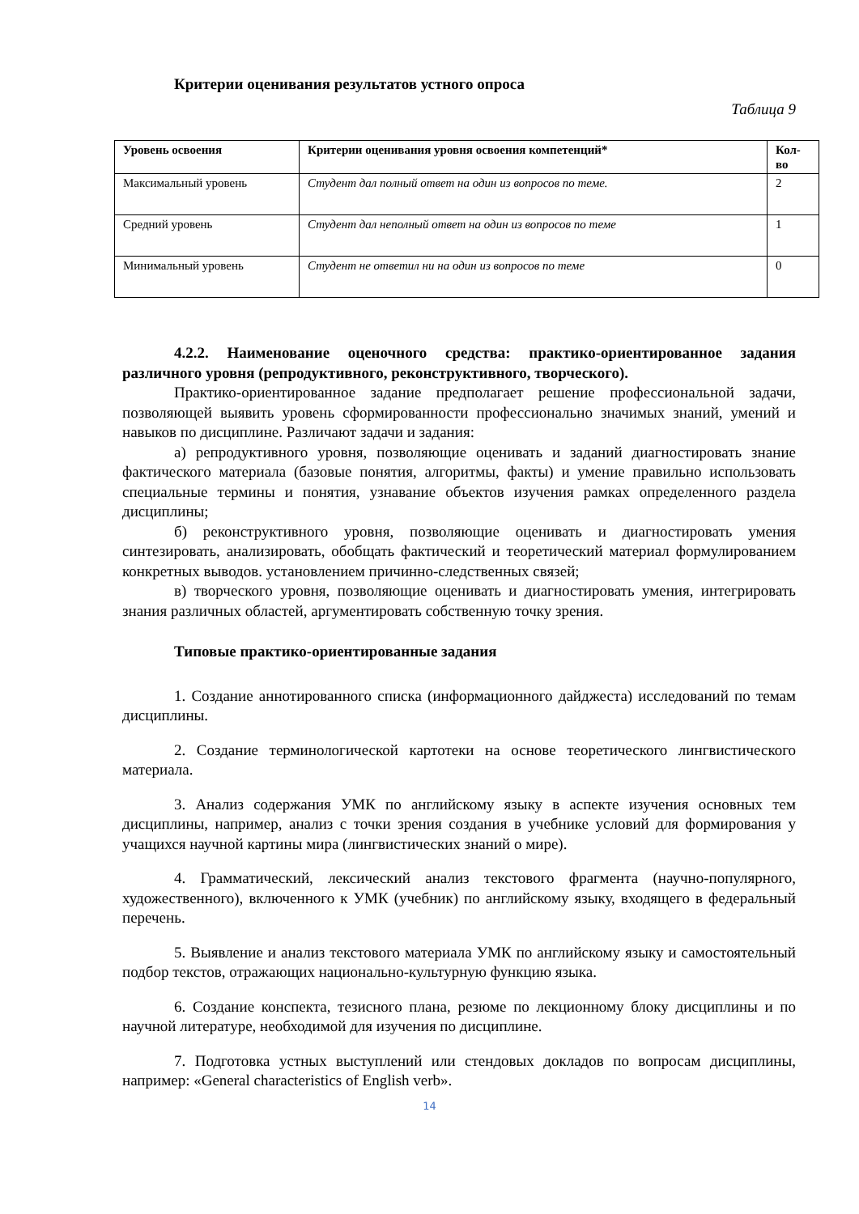Критерии оценивания результатов устного опроса
Таблица 9
| Уровень освоения | Критерии оценивания уровня освоения компетенций* | Кол-во |
| --- | --- | --- |
| Максимальный уровень | Студент дал полный ответ на один из вопросов по теме. | 2 |
| Средний уровень | Студент дал неполный ответ на один из вопросов по теме | 1 |
| Минимальный уровень | Студент не ответил ни на один из вопросов по теме | 0 |
4.2.2. Наименование оценочного средства: практико-ориентированное задания различного уровня (репродуктивного, реконструктивного, творческого).
Практико-ориентированное задание предполагает решение профессиональной задачи, позволяющей выявить уровень сформированности профессионально значимых знаний, умений и навыков по дисциплине. Различают задачи и задания:
а) репродуктивного уровня, позволяющие оценивать и заданий диагностировать знание фактического материала (базовые понятия, алгоритмы, факты) и умение правильно использовать специальные термины и понятия, узнавание объектов изучения рамках определенного раздела дисциплины;
б) реконструктивного уровня, позволяющие оценивать и диагностировать умения синтезировать, анализировать, обобщать фактический и теоретический материал формулированием конкретных выводов. установлением причинно-следственных связей;
в) творческого уровня, позволяющие оценивать и диагностировать умения, интегрировать знания различных областей, аргументировать собственную точку зрения.
Типовые практико-ориентированные задания
1. Создание аннотированного списка (информационного дайджеста) исследований по темам дисциплины.
2. Создание терминологической картотеки на основе теоретического лингвистического материала.
3. Анализ содержания УМК по английскому языку в аспекте изучения основных тем дисциплины, например, анализ с точки зрения создания в учебнике условий для формирования у учащихся научной картины мира (лингвистических знаний о мире).
4. Грамматический, лексический анализ текстового фрагмента (научно-популярного, художественного), включенного к УМК (учебник) по английскому языку, входящего в федеральный перечень.
5. Выявление и анализ текстового материала УМК по английскому языку и самостоятельный подбор текстов, отражающих национально-культурную функцию языка.
6. Создание конспекта, тезисного плана, резюме по лекционному блоку дисциплины и по научной литературе, необходимой для изучения по дисциплине.
7. Подготовка устных выступлений или стендовых докладов по вопросам дисциплины, например: «General characteristics of English verb».
14